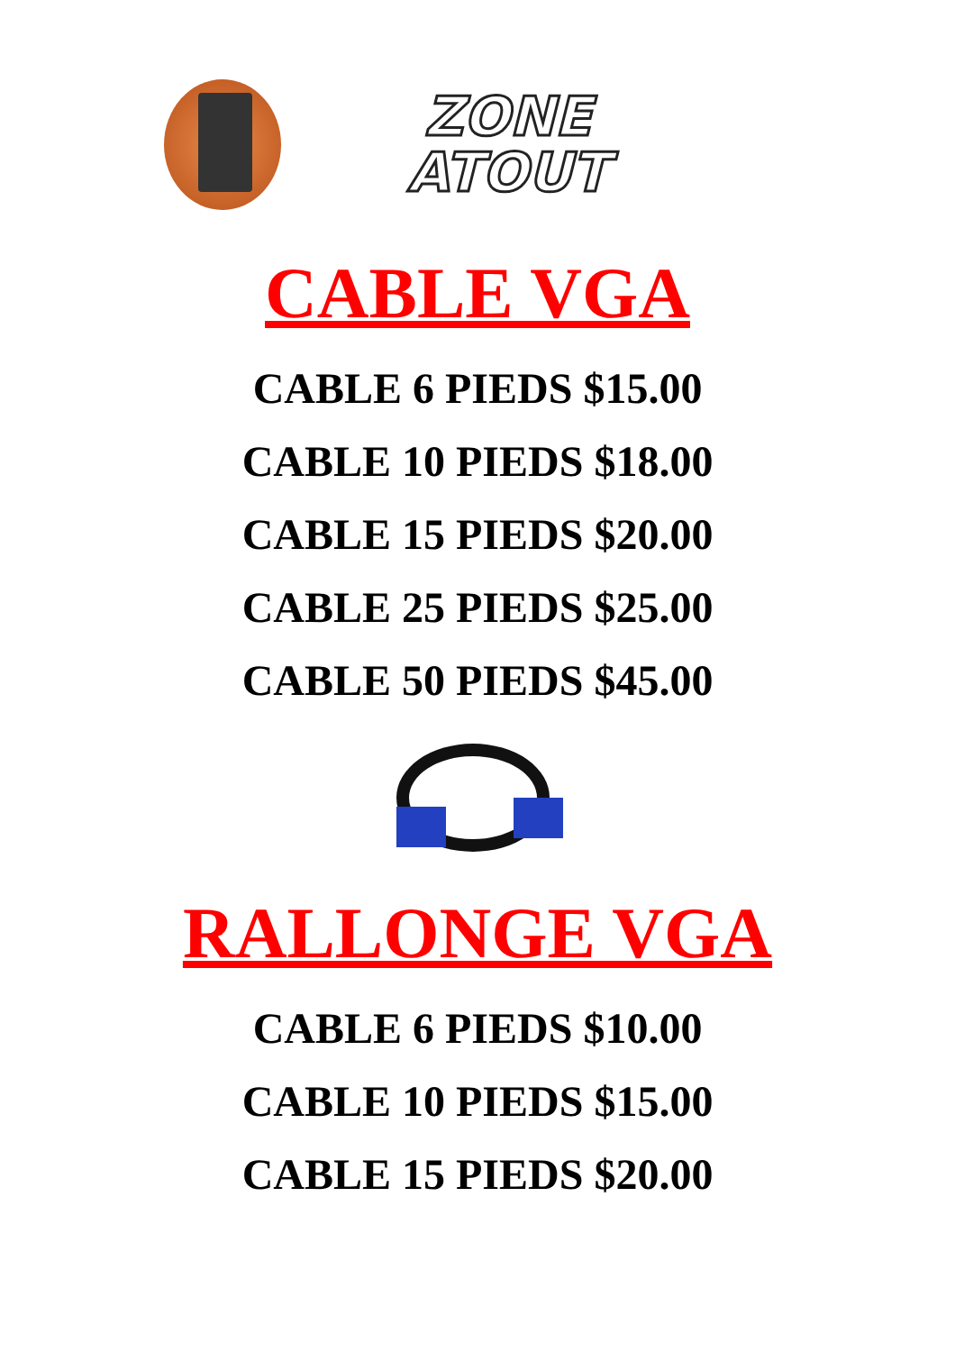ZONE
ATOUT
CABLE VGA
CABLE 6 PIEDS $15.00
CABLE 10 PIEDS $18.00
CABLE 15 PIEDS $20.00
CABLE 25 PIEDS $25.00
CABLE 50 PIEDS $45.00
RALLONGE VGA
CABLE 6 PIEDS $10.00
CABLE 10 PIEDS $15.00
CABLE 15 PIEDS $20.00